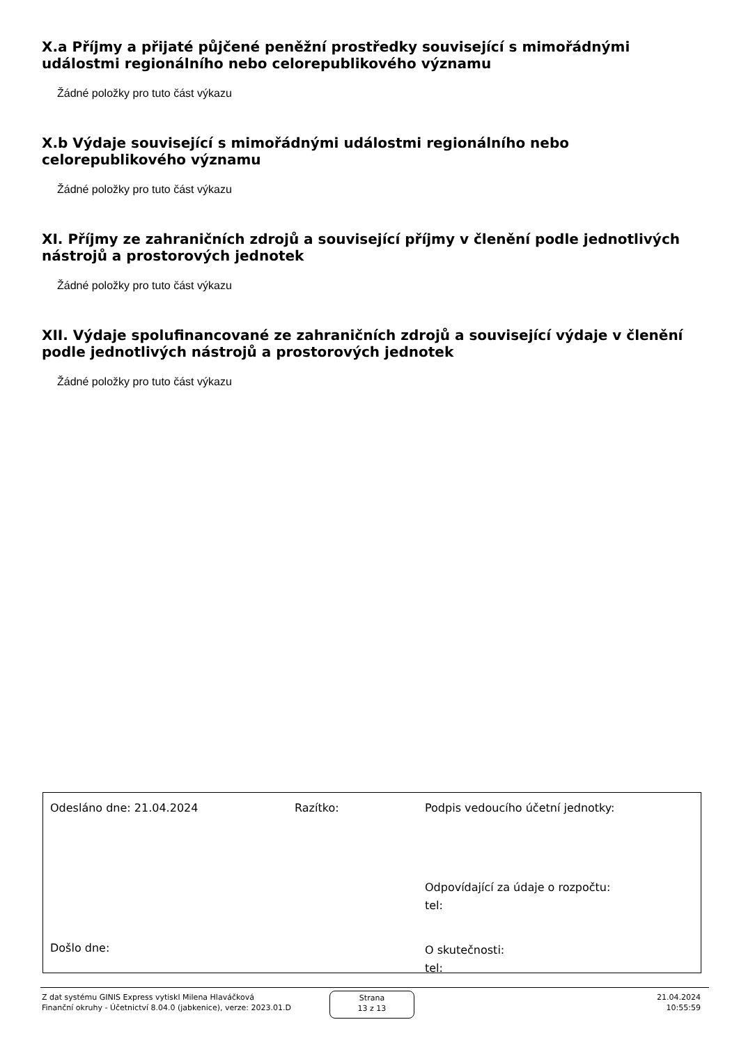X.a Příjmy a přijaté půjčené peněžní prostředky související s mimořádnými událostmi regionálního nebo celorepublikového významu
Žádné položky pro tuto část výkazu
X.b Výdaje související s mimořádnými událostmi regionálního nebo celorepublikového významu
Žádné položky pro tuto část výkazu
XI. Příjmy ze zahraničních zdrojů a související příjmy v členění podle jednotlivých nástrojů a prostorových jednotek
Žádné položky pro tuto část výkazu
XII. Výdaje spolufinancované ze zahraničních zdrojů a související výdaje v členění podle jednotlivých nástrojů a prostorových jednotek
Žádné položky pro tuto část výkazu
Odesláno dne: 21.04.2024 Razítko:
Podpis vedoucího účetní jednotky:
Odpovídající za údaje o rozpočtu:
tel:
Došlo dne:
O skutečnosti:
tel:
Z dat systému GINIS Express vytiskl Milena Hlaváčková
Finanční okruhy - Účetnictví 8.04.0 (jabkenice), verze: 2023.01.D
Strana
13 z 13
21.04.2024
10:55:59